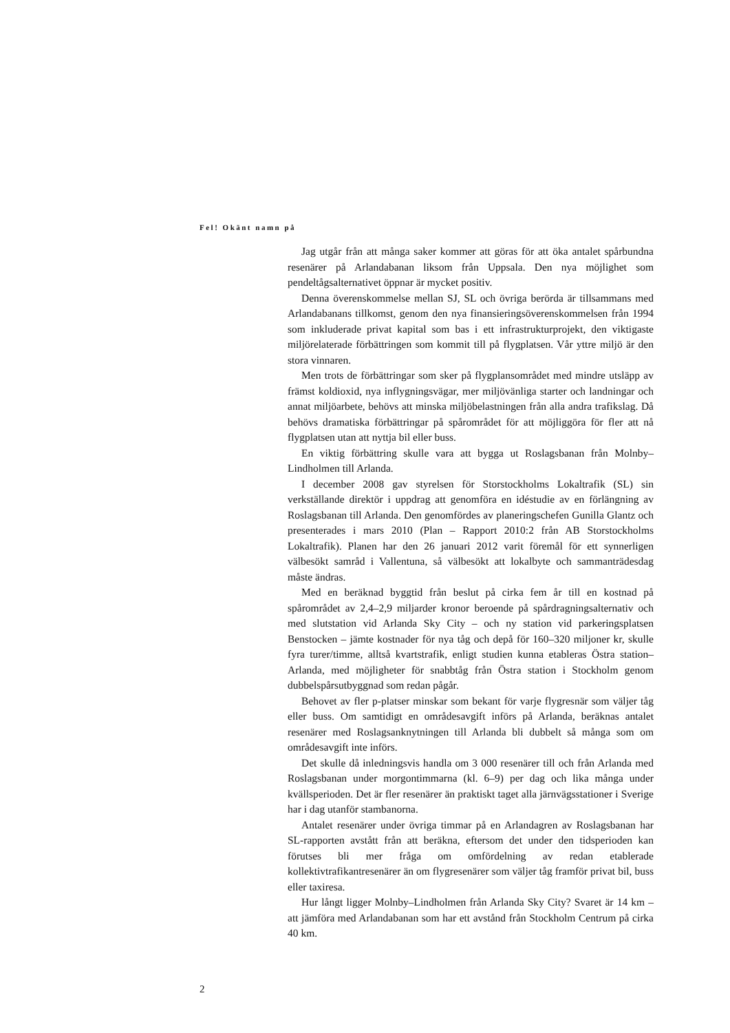Fel! Okänt namn på
Jag utgår från att många saker kommer att göras för att öka antalet spårbundna resenärer på Arlandabanan liksom från Uppsala. Den nya möjlighet som pendeltågsalternativet öppnar är mycket positiv.
Denna överenskommelse mellan SJ, SL och övriga berörda är tillsammans med Arlandabanans tillkomst, genom den nya finansieringsöverenskommelsen från 1994 som inkluderade privat kapital som bas i ett infrastrukturprojekt, den viktigaste miljörelaterade förbättringen som kommit till på flygplatsen. Vår yttre miljö är den stora vinnaren.
Men trots de förbättringar som sker på flygplansområdet med mindre utsläpp av främst koldioxid, nya inflygningsvägar, mer miljövänliga starter och landningar och annat miljöarbete, behövs att minska miljöbelastningen från alla andra trafikslag. Då behövs dramatiska förbättringar på spårområdet för att möjliggöra för fler att nå flygplatsen utan att nyttja bil eller buss.
En viktig förbättring skulle vara att bygga ut Roslagsbanan från Molnby–Lindholmen till Arlanda.
I december 2008 gav styrelsen för Storstockholms Lokaltrafik (SL) sin verkställande direktör i uppdrag att genomföra en idéstudie av en förlängning av Roslagsbanan till Arlanda. Den genomfördes av planeringschefen Gunilla Glantz och presenterades i mars 2010 (Plan – Rapport 2010:2 från AB Storstockholms Lokaltrafik). Planen har den 26 januari 2012 varit föremål för ett synnerligen välbesökt samråd i Vallentuna, så välbesökt att lokalbyte och sammanträdesdag måste ändras.
Med en beräknad byggtid från beslut på cirka fem år till en kostnad på spårområdet av 2,4–2,9 miljarder kronor beroende på spårdragningsalternativ och med slutstation vid Arlanda Sky City – och ny station vid parkeringsplatsen Benstocken – jämte kostnader för nya tåg och depå för 160–320 miljoner kr, skulle fyra turer/timme, alltså kvartstrafik, enligt studien kunna etableras Östra station–Arlanda, med möjligheter för snabbtåg från Östra station i Stockholm genom dubbelspårsutbyggnad som redan pågår.
Behovet av fler p-platser minskar som bekant för varje flygresnär som väljer tåg eller buss. Om samtidigt en områdesavgift införs på Arlanda, beräknas antalet resenärer med Roslagsanknytningen till Arlanda bli dubbelt så många som om områdesavgift inte införs.
Det skulle då inledningsvis handla om 3 000 resenärer till och från Arlanda med Roslagsbanan under morgontimmarna (kl. 6–9) per dag och lika många under kvällsperioden. Det är fler resenärer än praktiskt taget alla järnvägsstationer i Sverige har i dag utanför stambanorna.
Antalet resenärer under övriga timmar på en Arlandagren av Roslagsbanan har SL-rapporten avstått från att beräkna, eftersom det under den tidsperioden kan förutses bli mer fråga om omfördelning av redan etablerade kollektivtrafikantresenärer än om flygresenärer som väljer tåg framför privat bil, buss eller taxiresa.
Hur långt ligger Molnby–Lindholmen från Arlanda Sky City? Svaret är 14 km – att jämföra med Arlandabanan som har ett avstånd från Stockholm Centrum på cirka 40 km.
2